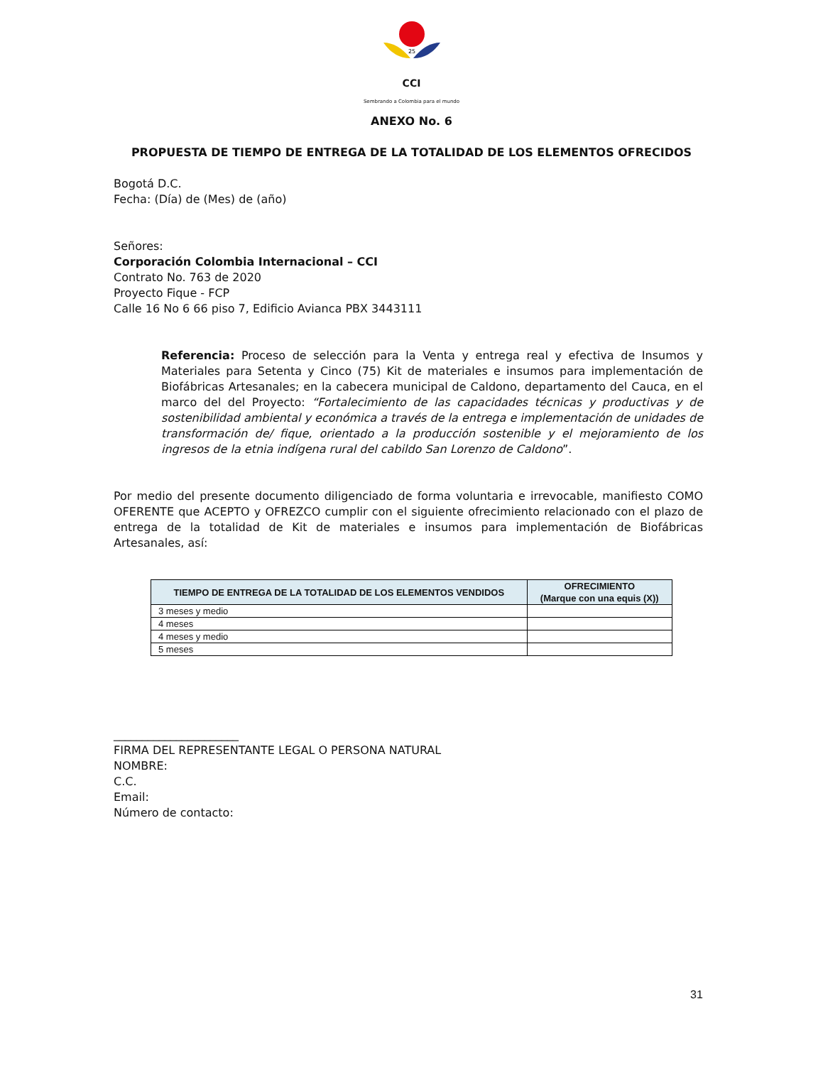25
CCI
Sembrando a Colombia para el mundo
ANEXO No. 6
PROPUESTA DE TIEMPO DE ENTREGA DE LA TOTALIDAD DE LOS ELEMENTOS OFRECIDOS
Bogotá D.C.
Fecha: (Día) de (Mes) de (año)
Señores:
Corporación Colombia Internacional – CCI
Contrato No. 763 de 2020
Proyecto Fique - FCP
Calle 16 No 6 66 piso 7, Edificio Avianca PBX 3443111
Referencia: Proceso de selección para la Venta y entrega real y efectiva de Insumos y Materiales para Setenta y Cinco (75) Kit de materiales e insumos para implementación de Biofábricas Artesanales; en la cabecera municipal de Caldono, departamento del Cauca, en el marco del del Proyecto: “Fortalecimiento de las capacidades técnicas y productivas y de sostenibilidad ambiental y económica a través de la entrega e implementación de unidades de transformación de/ fique, orientado a la producción sostenible y el mejoramiento de los ingresos de la etnia indígena rural del cabildo San Lorenzo de Caldono”.
Por medio del presente documento diligenciado de forma voluntaria e irrevocable, manifiesto COMO OFERENTE que ACEPTO y OFREZCO cumplir con el siguiente ofrecimiento relacionado con el plazo de entrega de la totalidad de Kit de materiales e insumos para implementación de Biofábricas Artesanales, así:
| TIEMPO DE ENTREGA DE LA TOTALIDAD DE LOS ELEMENTOS VENDIDOS | OFRECIMIENTO (Marque con una equis (X)) |
| --- | --- |
| 3 meses y medio | |
| 4 meses | |
| 4 meses y medio | |
| 5 meses | |
______________________
FIRMA DEL REPRESENTANTE LEGAL O PERSONA NATURAL
NOMBRE:
C.C.
Email:
Número de contacto:
31